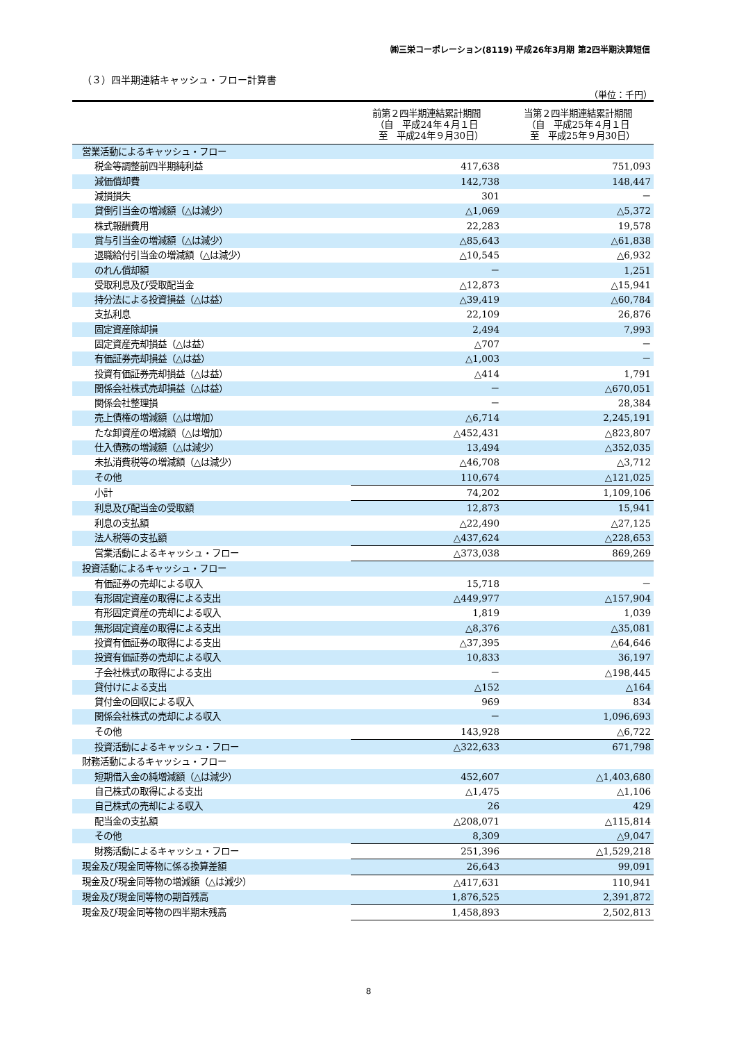㈱三栄コーポレーション(8119) 平成26年3月期 第2四半期決算短信
（３）四半期連結キャッシュ・フロー計算書
（単位：千円）
| | 前第２四半期連結累計期間 （自 平成24年４月１日 至 平成24年９月30日） | 当第２四半期連結累計期間 （自 平成25年４月１日 至 平成25年９月30日） |
| --- | --- | --- |
| 営業活動によるキャッシュ・フロー | | |
| 税金等調整前四半期純利益 | 417,638 | 751,093 |
| 減価償却費 | 142,738 | 148,447 |
| 減損損失 | 301 | － |
| 貸倒引当金の増減額（△は減少） | △1,069 | △5,372 |
| 株式報酬費用 | 22,283 | 19,578 |
| 賞与引当金の増減額（△は減少） | △85,643 | △61,838 |
| 退職給付引当金の増減額（△は減少） | △10,545 | △6,932 |
| のれん償却額 | － | 1,251 |
| 受取利息及び受取配当金 | △12,873 | △15,941 |
| 持分法による投資損益（△は益） | △39,419 | △60,784 |
| 支払利息 | 22,109 | 26,876 |
| 固定資産除却損 | 2,494 | 7,993 |
| 固定資産売却損益（△は益） | △707 | － |
| 有価証券売却損益（△は益） | △1,003 | － |
| 投資有価証券売却損益（△は益） | △414 | 1,791 |
| 関係会社株式売却損益（△は益） | － | △670,051 |
| 関係会社整理損 | － | 28,384 |
| 売上債権の増減額（△は増加） | △6,714 | 2,245,191 |
| たな卸資産の増減額（△は増加） | △452,431 | △823,807 |
| 仕入債務の増減額（△は減少） | 13,494 | △352,035 |
| 未払消費税等の増減額（△は減少） | △46,708 | △3,712 |
| その他 | 110,674 | △121,025 |
| 小計 | 74,202 | 1,109,106 |
| 利息及び配当金の受取額 | 12,873 | 15,941 |
| 利息の支払額 | △22,490 | △27,125 |
| 法人税等の支払額 | △437,624 | △228,653 |
| 営業活動によるキャッシュ・フロー | △373,038 | 869,269 |
| 投資活動によるキャッシュ・フロー | | |
| 有価証券の売却による収入 | 15,718 | － |
| 有形固定資産の取得による支出 | △449,977 | △157,904 |
| 有形固定資産の売却による収入 | 1,819 | 1,039 |
| 無形固定資産の取得による支出 | △8,376 | △35,081 |
| 投資有価証券の取得による支出 | △37,395 | △64,646 |
| 投資有価証券の売却による収入 | 10,833 | 36,197 |
| 子会社株式の取得による支出 | － | △198,445 |
| 貸付けによる支出 | △152 | △164 |
| 貸付金の回収による収入 | 969 | 834 |
| 関係会社株式の売却による収入 | － | 1,096,693 |
| その他 | 143,928 | △6,722 |
| 投資活動によるキャッシュ・フロー | △322,633 | 671,798 |
| 財務活動によるキャッシュ・フロー | | |
| 短期借入金の純増減額（△は減少） | 452,607 | △1,403,680 |
| 自己株式の取得による支出 | △1,475 | △1,106 |
| 自己株式の売却による収入 | 26 | 429 |
| 配当金の支払額 | △208,071 | △115,814 |
| その他 | 8,309 | △9,047 |
| 財務活動によるキャッシュ・フロー | 251,396 | △1,529,218 |
| 現金及び現金同等物に係る換算差額 | 26,643 | 99,091 |
| 現金及び現金同等物の増減額（△は減少） | △417,631 | 110,941 |
| 現金及び現金同等物の期首残高 | 1,876,525 | 2,391,872 |
| 現金及び現金同等物の四半期末残高 | 1,458,893 | 2,502,813 |
8